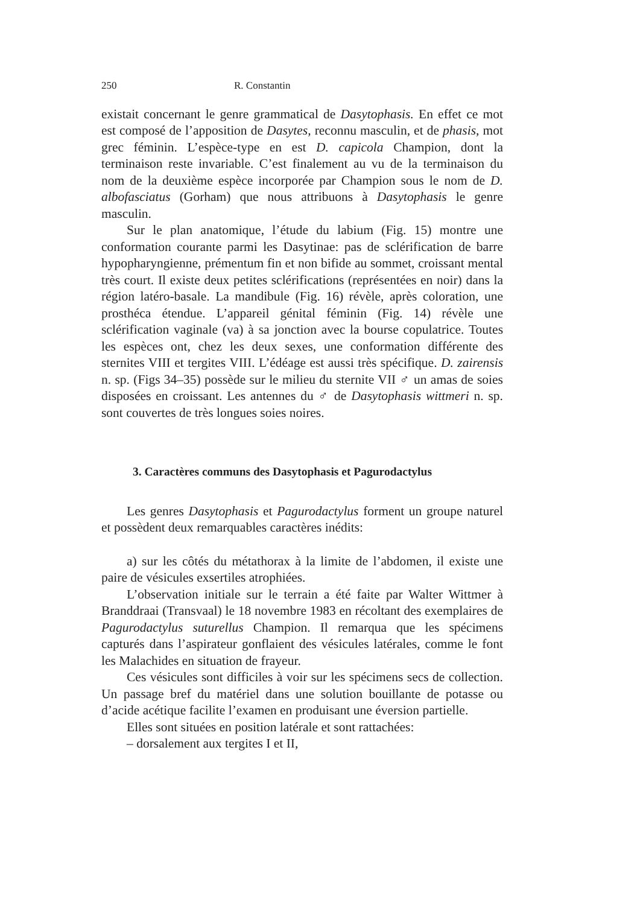250 R. Constantin
existait concernant le genre grammatical de Dasytophasis. En effet ce mot est composé de l’apposition de Dasytes, reconnu masculin, et de phasis, mot grec féminin. L’espèce-type en est D. capicola Champion, dont la terminaison reste invariable. C’est finalement au vu de la terminaison du nom de la deuxième espèce incorporée par Champion sous le nom de D. albofasciatus (Gorham) que nous attribuons à Dasytophasis le genre masculin.
Sur le plan anatomique, l’étude du labium (Fig. 15) montre une conformation courante parmi les Dasytinae: pas de sclérification de barre hypopharyngienne, prémentum fin et non bifide au sommet, croissant mental très court. Il existe deux petites sclérifications (représentées en noir) dans la région latéro-basale. La mandibule (Fig. 16) révèle, après coloration, une prosthéca étendue. L’appareil génital féminin (Fig. 14) révèle une sclérification vaginale (va) à sa jonction avec la bourse copulatrice. Toutes les espèces ont, chez les deux sexes, une conformation différente des sternites VIII et tergites VIII. L’édéage est aussi très spécifique. D. zairensis n. sp. (Figs 34–35) possède sur le milieu du sternite VII ♂ un amas de soies disposées en croissant. Les antennes du ♂ de Dasytophasis wittmeri n. sp. sont couvertes de très longues soies noires.
3. Caractères communs des Dasytophasis et Pagurodactylus
Les genres Dasytophasis et Pagurodactylus forment un groupe naturel et possèdent deux remarquables caractères inédits:
a) sur les côtés du métathorax à la limite de l’abdomen, il existe une paire de vésicules exsertiles atrophiées.
L’observation initiale sur le terrain a été faite par Walter Wittmer à Branddraai (Transvaal) le 18 novembre 1983 en récoltant des exemplaires de Pagurodactylus suturellus Champion. Il remarqua que les spécimens capturés dans l’aspirateur gonflaient des vésicules latérales, comme le font les Malachides en situation de frayeur.
Ces vésicules sont difficiles à voir sur les spécimens secs de collection. Un passage bref du matériel dans une solution bouillante de potasse ou d’acide acétique facilite l’examen en produisant une éversion partielle.
Elles sont situées en position latérale et sont rattachées:
– dorsalement aux tergites I et II,